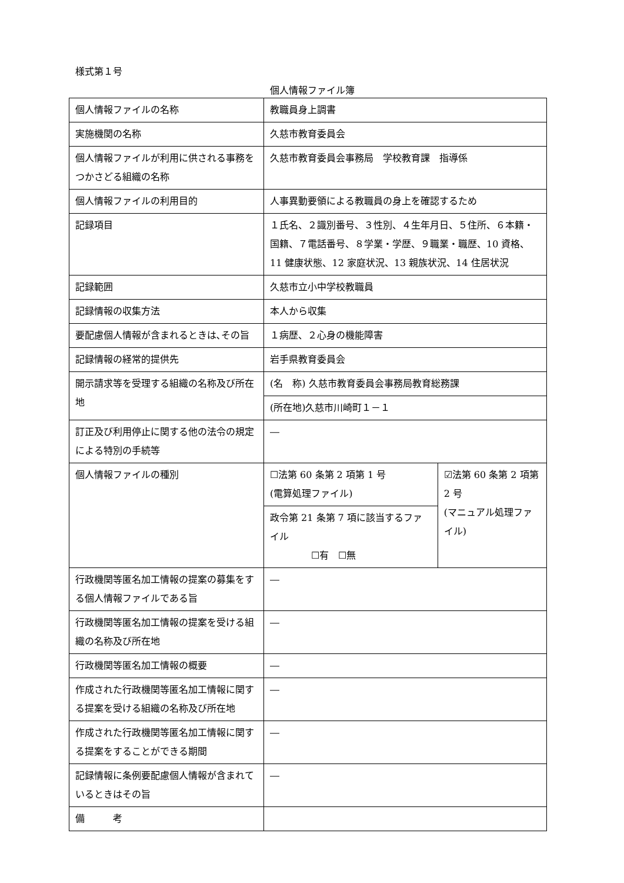様式第１号
個人情報ファイル簿
| 個人情報ファイルの名称 | 教職員身上調書 | |
| 実施機関の名称 | 久慈市教育委員会 | |
| 個人情報ファイルが利用に供される事務をつかさどる組織の名称 | 久慈市教育委員会事務局 学校教育課 指導係 | |
| 個人情報ファイルの利用目的 | 人事異動要領による教職員の身上を確認するため | |
| 記録項目 | １氏名、２識別番号、３性別、４生年月日、５住所、６本籍・国籍、７電話番号、８学業・学歴、９職業・職歴、10 資格、11 健康状態、12 家庭状況、13 親族状況、14 住居状況 | |
| 記録範囲 | 久慈市立小中学校教職員 | |
| 記録情報の収集方法 | 本人から収集 | |
| 要配慮個人情報が含まれるときは､その旨 | １病歴、２心身の機能障害 | |
| 記録情報の経常的提供先 | 岩手県教育委員会 | |
| 開示請求等を受理する組織の名称及び所在地 | (名 称) 久慈市教育委員会事務局教育総務課 | |
| | (所在地)久慈市川崎町１－１ | |
| 訂正及び利用停止に関する他の法令の規定による特別の手続等 | ― | |
| 個人情報ファイルの種別 | ☐法第 60 条第 2 項第 1 号 (電算処理ファイル) | ☑法第 60 条第 2 項第 2 号 (マニュアル処理ファイル) |
| | 政令第 21 条第 7 項に該当するファイル ☐有 ☐無 | |
| 行政機関等匿名加工情報の提案の募集をする個人情報ファイルである旨 | ― | |
| 行政機関等匿名加工情報の提案を受ける組織の名称及び所在地 | ― | |
| 行政機関等匿名加工情報の概要 | ― | |
| 作成された行政機関等匿名加工情報に関する提案を受ける組織の名称及び所在地 | ― | |
| 作成された行政機関等匿名加工情報に関する提案をすることができる期間 | ― | |
| 記録情報に条例要配慮個人情報が含まれているときはその旨 | ― | |
| 備 考 | | |